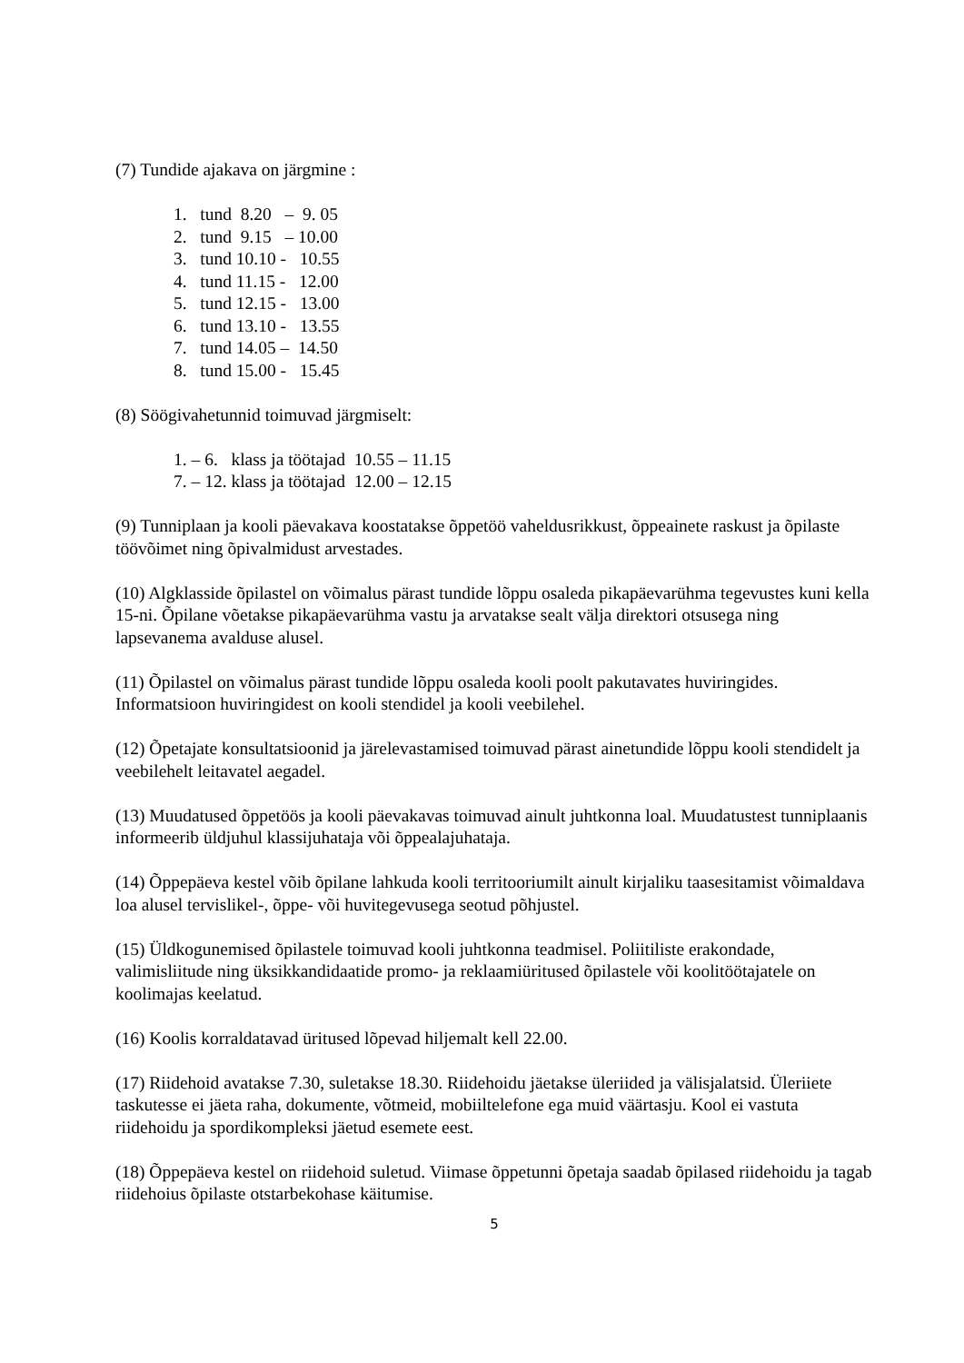(7) Tundide ajakava on järgmine :
1. tund 8.20 – 9. 05
2. tund 9.15 – 10.00
3. tund 10.10 - 10.55
4. tund 11.15 - 12.00
5. tund 12.15 - 13.00
6. tund 13.10 - 13.55
7. tund 14.05 – 14.50
8. tund 15.00 - 15.45
(8) Söögivahetunnid toimuvad järgmiselt:
1. – 6. klass ja töötajad 10.55 – 11.15
7. – 12. klass ja töötajad 12.00 – 12.15
(9) Tunniplaan ja kooli päevakava koostatakse õppetöö vaheldusrikkust, õppeainete raskust ja õpilaste töövõimet ning õpivalmidust arvestades.
(10) Algklasside õpilastel on võimalus pärast tundide lõppu osaleda pikapäevarühma tegevustes kuni kella 15-ni. Õpilane võetakse pikapäevarühma vastu ja arvatakse sealt välja direktori otsusega ning lapsevanema avalduse alusel.
(11) Õpilastel on võimalus pärast tundide lõppu osaleda kooli poolt pakutavates huviringides. Informatsioon huviringidest on kooli stendidel ja kooli veebilehel.
(12) Õpetajate konsultatsioonid ja järelevastamised toimuvad pärast ainetundide lõppu kooli stendidelt ja veebilehelt leitavatel aegadel.
(13) Muudatused õppetöös ja kooli päevakavas toimuvad ainult juhtkonna loal. Muudatustest tunniplaanis informeerib üldjuhul klassijuhataja või õppealajuhataja.
(14) Õppepäeva kestel võib õpilane lahkuda kooli territooriumilt ainult kirjaliku taasesitamist võimaldava loa alusel tervislikel-, õppe- või huvitegevusega seotud põhjustel.
(15) Üldkogunemised õpilastele toimuvad kooli juhtkonna teadmisel. Poliitiliste erakondade, valimisliitude ning üksikkandidaatide promo- ja reklaamiüritused õpilastele või koolitöötajatele on koolimajas keelatud.
(16) Koolis korraldatavad üritused lõpevad hiljemalt kell 22.00.
(17) Riidehoid avatakse 7.30, suletakse 18.30. Riidehoidu jäetakse üleriided ja välisjalatsid. Üleriiete taskutesse ei jäeta raha, dokumente, võtmeid, mobiiltelefone ega muid väärtasju. Kool ei vastuta riidehoidu ja spordikompleksi jäetud esemete eest.
(18) Õppepäeva kestel on riidehoid suletud. Viimase õppetunni õpetaja saadab õpilased riidehoidu ja tagab riidehoius õpilaste otstarbekohase käitumise.
5